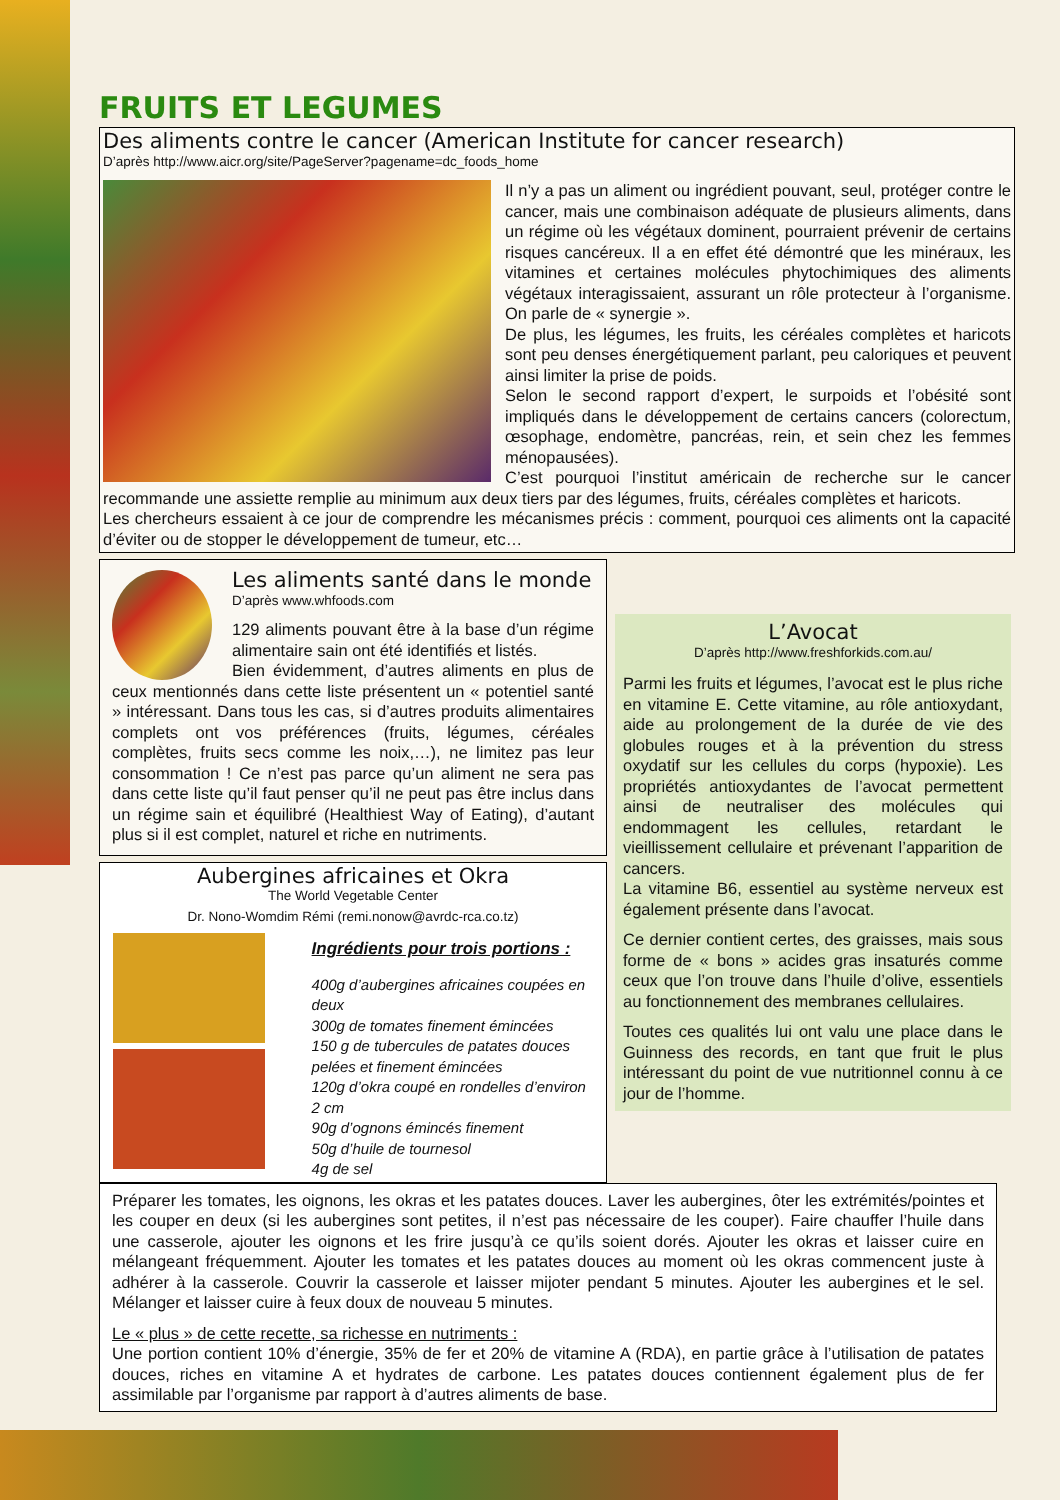FRUITS ET LEGUMES
Des aliments contre le cancer (American Institute for cancer research)
D’après http://www.aicr.org/site/PageServer?pagename=dc_foods_home
Il n’y a pas un aliment ou ingrédient pouvant, seul, protéger contre le cancer, mais une combinaison adéquate de plusieurs aliments, dans un régime où les végétaux dominent, pourraient prévenir de certains risques cancéreux. Il a en effet été démontré que les minéraux, les vitamines et certaines molécules phytochimiques des aliments végétaux interagissaient, assurant un rôle protecteur à l’organisme. On parle de « synergie ».
De plus, les légumes, les fruits, les céréales complètes et haricots sont peu denses énergétiquement parlant, peu caloriques et peuvent ainsi limiter la prise de poids.
Selon le second rapport d’expert, le surpoids et l’obésité sont impliqués dans le développement de certains cancers (colorectum, œsophage, endomètre, pancréas, rein, et sein chez les femmes ménopausées).
C’est pourquoi l’institut américain de recherche sur le cancer recommande une assiette remplie au minimum aux deux tiers par des légumes, fruits, céréales complètes et haricots.
Les chercheurs essaient à ce jour de comprendre les mécanismes précis : comment, pourquoi ces aliments ont la capacité d’éviter ou de stopper le développement de tumeur, etc…
Les aliments santé dans le monde
D’après www.whfoods.com
129 aliments pouvant être à la base d’un régime alimentaire sain ont été identifiés et listés.
Bien évidemment, d’autres aliments en plus de ceux mentionnés dans cette liste présentent un « potentiel santé » intéressant. Dans tous les cas, si d’autres produits alimentaires complets ont vos préférences (fruits, légumes, céréales complètes, fruits secs comme les noix,…), ne limitez pas leur consommation ! Ce n’est pas parce qu’un aliment ne sera pas dans cette liste qu’il faut penser qu’il ne peut pas être inclus dans un régime sain et équilibré (Healthiest Way of Eating), d’autant plus si il est complet, naturel et riche en nutriments.
Aubergines africaines et Okra
The World Vegetable Center
Dr. Nono-Womdim Rémi (remi.nonow@avrdc-rca.co.tz)
Ingrédients pour trois portions :
400g d’aubergines africaines coupées en deux
300g de tomates finement émincées
150 g de tubercules de patates douces pelées et finement émincées
120g d’okra coupé en rondelles d’environ 2 cm
90g d’ognons émincés finement
50g d’huile de tournesol
4g de sel
L’Avocat
D’après http://www.freshforkids.com.au/
Parmi les fruits et légumes, l’avocat est le plus riche en vitamine E. Cette vitamine, au rôle antioxydant, aide au prolongement de la durée de vie des globules rouges et à la prévention du stress oxydatif sur les cellules du corps (hypoxie). Les propriétés antioxydantes de l’avocat permettent ainsi de neutraliser des molécules qui endommagent les cellules, retardant le vieillissement cellulaire et prévenant l’apparition de cancers.
La vitamine B6, essentiel au système nerveux est également présente dans l’avocat.
Ce dernier contient certes, des graisses, mais sous forme de « bons » acides gras insaturés comme ceux que l’on trouve dans l’huile d’olive, essentiels au fonctionnement des membranes cellulaires.
Toutes ces qualités lui ont valu une place dans le Guinness des records, en tant que fruit le plus intéressant du point de vue nutritionnel connu à ce jour de l’homme.
Préparer les tomates, les oignons, les okras et les patates douces. Laver les aubergines, ôter les extrémités/pointes et les couper en deux (si les aubergines sont petites, il n’est pas nécessaire de les couper). Faire chauffer l’huile dans une casserole, ajouter les oignons et les frire jusqu’à ce qu’ils soient dorés. Ajouter les okras et laisser cuire en mélangeant fréquemment. Ajouter les tomates et les patates douces au moment où les okras commencent juste à adhérer à la casserole. Couvrir la casserole et laisser mijoter pendant 5 minutes. Ajouter les aubergines et le sel. Mélanger et laisser cuire à feux doux de nouveau 5 minutes.
Le « plus » de cette recette, sa richesse en nutriments :
Une portion contient 10% d’énergie, 35% de fer et 20% de vitamine A (RDA), en partie grâce à l’utilisation de patates douces, riches en vitamine A et hydrates de carbone. Les patates douces contiennent également plus de fer assimilable par l’organisme par rapport à d’autres aliments de base.